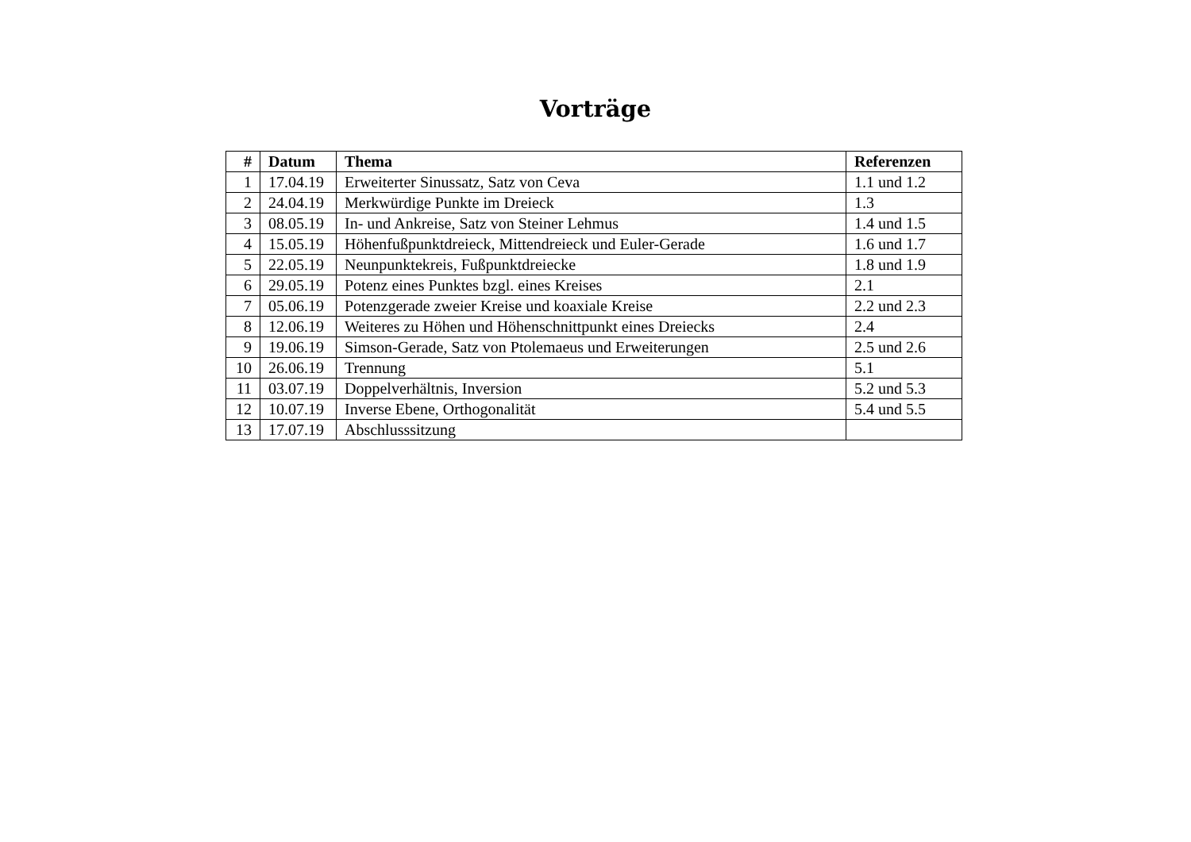Vorträge
| # | Datum | Thema | Referenzen |
| --- | --- | --- | --- |
| 1 | 17.04.19 | Erweiterter Sinussatz, Satz von Ceva | 1.1 und 1.2 |
| 2 | 24.04.19 | Merkwürdige Punkte im Dreieck | 1.3 |
| 3 | 08.05.19 | In- und Ankreise, Satz von Steiner Lehmus | 1.4 und 1.5 |
| 4 | 15.05.19 | Höhenfußpunktdreieck, Mittendreieck und Euler-Gerade | 1.6 und 1.7 |
| 5 | 22.05.19 | Neunpunktekreis, Fußpunktdreiecke | 1.8 und 1.9 |
| 6 | 29.05.19 | Potenz eines Punktes bzgl. eines Kreises | 2.1 |
| 7 | 05.06.19 | Potenzgerade zweier Kreise und koaxiale Kreise | 2.2 und 2.3 |
| 8 | 12.06.19 | Weiteres zu Höhen und Höhenschnittpunkt eines Dreiecks | 2.4 |
| 9 | 19.06.19 | Simson-Gerade, Satz von Ptolemaeus und Erweiterungen | 2.5 und 2.6 |
| 10 | 26.06.19 | Trennung | 5.1 |
| 11 | 03.07.19 | Doppelverhältnis, Inversion | 5.2 und 5.3 |
| 12 | 10.07.19 | Inverse Ebene, Orthogonalität | 5.4 und 5.5 |
| 13 | 17.07.19 | Abschlusssitzung | |